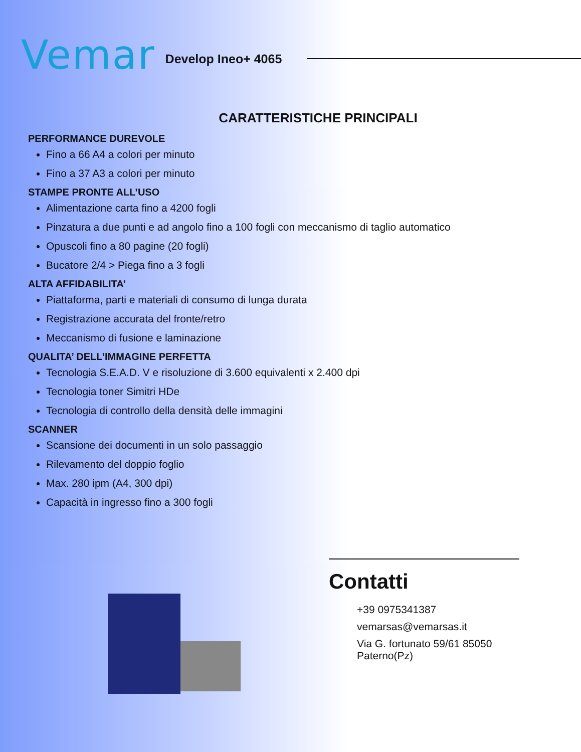V emar
Develop Ineo+ 4065
CARATTERISTICHE PRINCIPALI
PERFORMANCE DUREVOLE
Fino a 66 A4 a colori per minuto
Fino a 37 A3 a colori per minuto
STAMPE PRONTE ALL’USO
Alimentazione carta fino a 4200 fogli
Pinzatura a due punti e ad angolo fino a 100 fogli con meccanismo di taglio automatico
Opuscoli fino a 80 pagine (20 fogli)
Bucatore 2/4 > Piega fino a 3 fogli
ALTA AFFIDABILITA’
Piattaforma, parti e materiali di consumo di lunga durata
Registrazione accurata del fronte/retro
Meccanismo di fusione e laminazione
QUALITA’ DELL’IMMAGINE PERFETTA
Tecnologia S.E.A.D. V e risoluzione di 3.600 equivalenti x 2.400 dpi
Tecnologia toner Simitri HDe
Tecnologia di controllo della densità delle immagini
SCANNER
Scansione dei documenti in un solo passaggio
Rilevamento del doppio foglio
Max. 280 ipm (A4, 300 dpi)
Capacità in ingresso fino a 300 fogli
Contatti
+39 0975341387
vemarsas@vemarsas.it
Via G. fortunato 59/61 85050 Paterno(Pz)